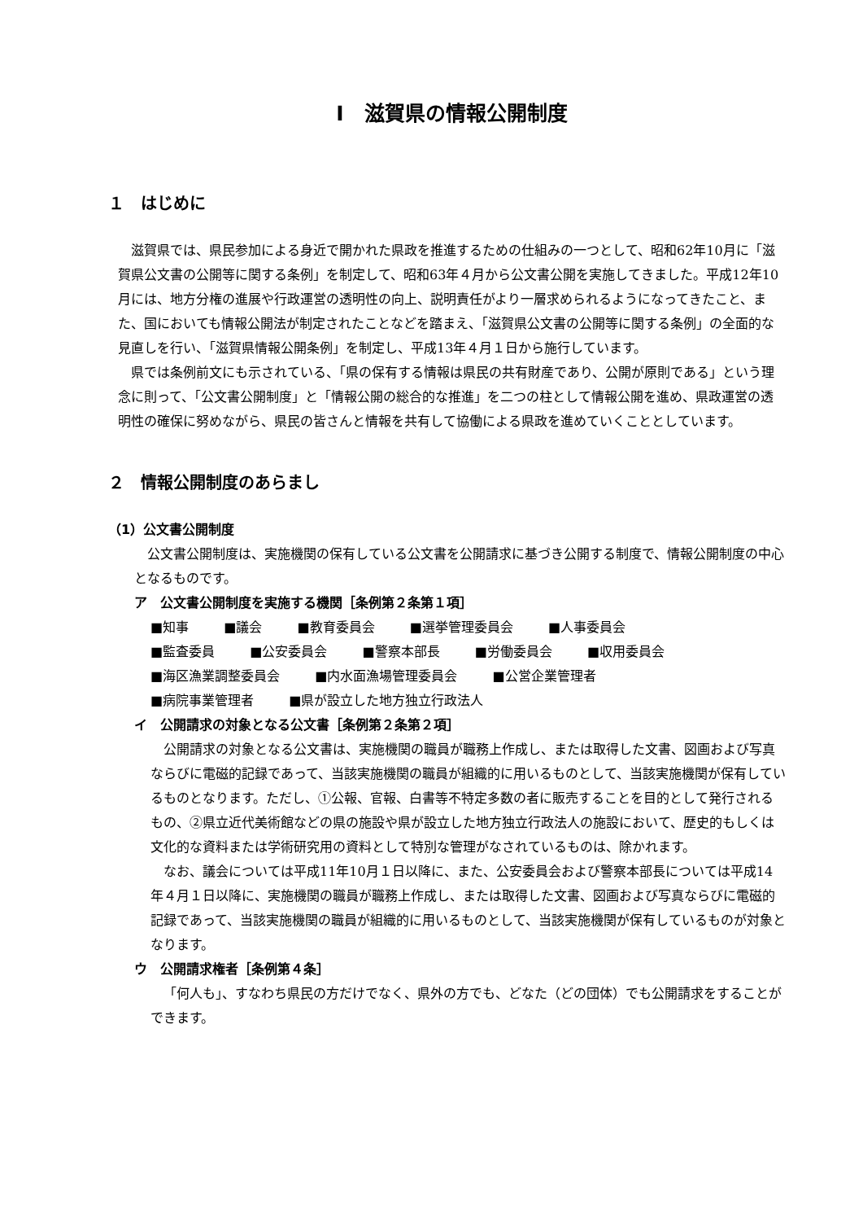Ⅰ　滋賀県の情報公開制度
１　はじめに
滋賀県では、県民参加による身近で開かれた県政を推進するための仕組みの一つとして、昭和62年10月に「滋賀県公文書の公開等に関する条例」を制定して、昭和63年４月から公文書公開を実施してきました。平成12年10月には、地方分権の進展や行政運営の透明性の向上、説明責任がより一層求められるようになってきたこと、また、国においても情報公開法が制定されたことなどを踏まえ、「滋賀県公文書の公開等に関する条例」の全面的な見直しを行い、「滋賀県情報公開条例」を制定し、平成13年４月１日から施行しています。
県では条例前文にも示されている、「県の保有する情報は県民の共有財産であり、公開が原則である」という理念に則って、「公文書公開制度」と「情報公開の総合的な推進」を二つの柱として情報公開を進め、県政運営の透明性の確保に努めながら、県民の皆さんと情報を共有して協働による県政を進めていくこととしています。
２　情報公開制度のあらまし
（1）公文書公開制度
公文書公開制度は、実施機関の保有している公文書を公開請求に基づき公開する制度で、情報公開制度の中心となるものです。
ア　公文書公開制度を実施する機関［条例第２条第１項］
■知事 ■議会 ■教育委員会 ■選挙管理委員会 ■人事委員会
■監査委員 ■公安委員会 ■警察本部長 ■労働委員会 ■収用委員会
■海区漁業調整委員会 ■内水面漁場管理委員会 ■公営企業管理者
■病院事業管理者 ■県が設立した地方独立行政法人
イ　公開請求の対象となる公文書［条例第２条第２項］
公開請求の対象となる公文書は、実施機関の職員が職務上作成し、または取得した文書、図画および写真ならびに電磁的記録であって、当該実施機関の職員が組織的に用いるものとして、当該実施機関が保有しているものとなります。ただし、①公報、官報、白書等不特定多数の者に販売することを目的として発行されるもの、②県立近代美術館などの県の施設や県が設立した地方独立行政法人の施設において、歴史的もしくは文化的な資料または学術研究用の資料として特別な管理がなされているものは、除かれます。
なお、議会については平成11年10月１日以降に、また、公安委員会および警察本部長については平成14年４月１日以降に、実施機関の職員が職務上作成し、または取得した文書、図画および写真ならびに電磁的記録であって、当該実施機関の職員が組織的に用いるものとして、当該実施機関が保有しているものが対象となります。
ウ　公開請求権者［条例第４条］
「何人も」、すなわち県民の方だけでなく、県外の方でも、どなた（どの団体）でも公開請求をすることができます。